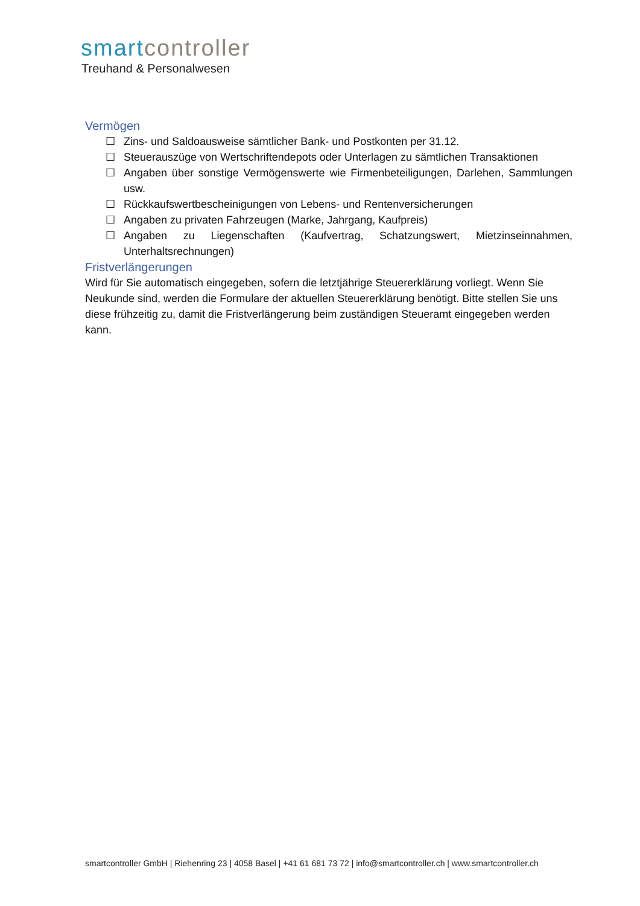smart controller
Treuhand & Personalwesen
Vermögen
☐ Zins- und Saldoausweise sämtlicher Bank- und Postkonten per 31.12.
☐ Steuerauszüge von Wertschriftendepots oder Unterlagen zu sämtlichen Transaktionen
☐ Angaben über sonstige Vermögenswerte wie Firmenbeteiligungen, Darlehen, Sammlungen usw.
☐ Rückkaufswertbescheinigungen von Lebens- und Rentenversicherungen
☐ Angaben zu privaten Fahrzeugen (Marke, Jahrgang, Kaufpreis)
☐ Angaben zu Liegenschaften (Kaufvertrag, Schatzungswert, Mietzinseinnahmen, Unterhaltsrechnungen)
Fristverlängerungen
Wird für Sie automatisch eingegeben, sofern die letztjährige Steuererklärung vorliegt. Wenn Sie Neukunde sind, werden die Formulare der aktuellen Steuererklärung benötigt. Bitte stellen Sie uns diese frühzeitig zu, damit die Fristverlängerung beim zuständigen Steueramt eingegeben werden kann.
smartcontroller GmbH | Riehenring 23 | 4058 Basel | +41 61 681 73 72 | info@smartcontroller.ch | www.smartcontroller.ch